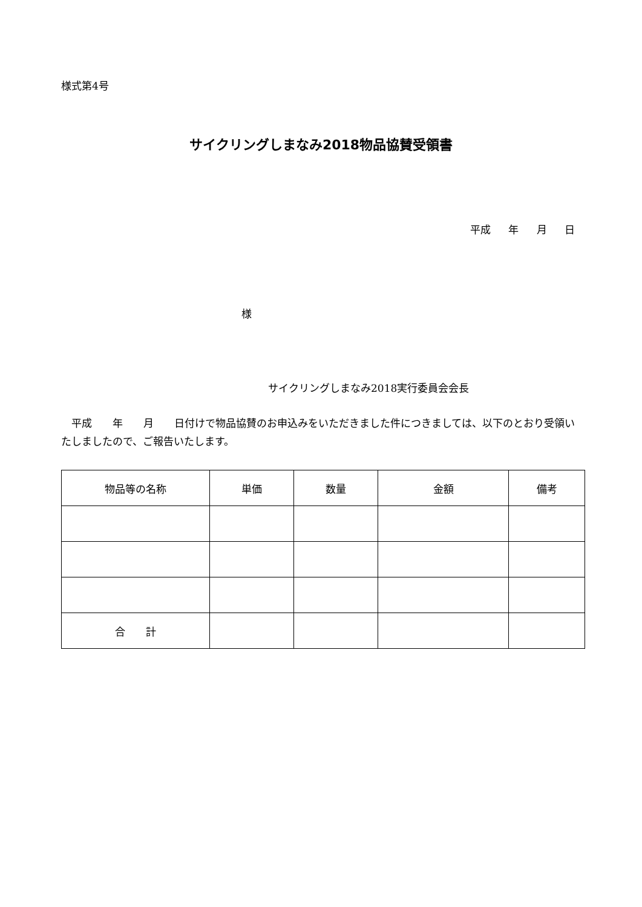様式第4号
サイクリングしまなみ2018物品協賛受領書
平成 年 月 日
様
サイクリングしまなみ2018実行委員会会長
　平成　　年　　月　　日付けで物品協賛のお申込みをいただきました件につきましては、以下のとおり受領いたしましたので、ご報告いたします。
| 物品等の名称 | 単価 | 数量 | 金額 | 備考 |
| --- | --- | --- | --- | --- |
| 合 計 | | | | |